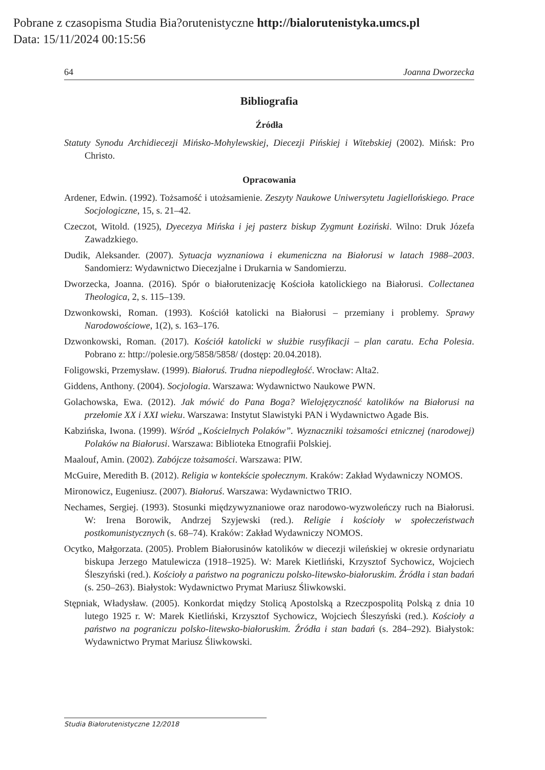Pobrane z czasopisma Studia Bia?orutenistyczne http://bialorutenistyka.umcs.pl
Data: 15/11/2024 00:15:56
64 Joanna Dworzecka
Bibliografia
Źródła
Statuty Synodu Archidiecezji Mińsko-Mohylewskiej, Diecezji Pińskiej i Witebskiej (2002). Mińsk: Pro Christo.
Opracowania
Ardener, Edwin. (1992). Tożsamość i utożsamienie. Zeszyty Naukowe Uniwersytetu Jagiellońskiego. Prace Socjologiczne, 15, s. 21–42.
Czeczot, Witold. (1925), Dyecezya Mińska i jej pasterz biskup Zygmunt Łoziński. Wilno: Druk Józefa Zawadzkiego.
Dudik, Aleksander. (2007). Sytuacja wyznaniowa i ekumeniczna na Białorusi w latach 1988–2003. Sandomierz: Wydawnictwo Diecezjalne i Drukarnia w Sandomierzu.
Dworzecka, Joanna. (2016). Spór o białorutenizację Kościoła katolickiego na Białorusi. Collectanea Theologica, 2, s. 115–139.
Dzwonkowski, Roman. (1993). Kościół katolicki na Białorusi – przemiany i problemy. Sprawy Narodowościowe, 1(2), s. 163–176.
Dzwonkowski, Roman. (2017). Kościół katolicki w służbie rusyfikacji – plan caratu. Echa Polesia. Pobrano z: http://polesie.org/5858/5858/ (dostęp: 20.04.2018).
Foligowski, Przemysław. (1999). Białoruś. Trudna niepodległość. Wrocław: Alta2.
Giddens, Anthony. (2004). Socjologia. Warszawa: Wydawnictwo Naukowe PWN.
Golachowska, Ewa. (2012). Jak mówić do Pana Boga? Wielojęzyczność katolików na Białorusi na przełomie XX i XXI wieku. Warszawa: Instytut Slawistyki PAN i Wydawnictwo Agade Bis.
Kabzińska, Iwona. (1999). Wśród „Kościelnych Polaków”. Wyznaczniki tożsamości etnicznej (narodowej) Polaków na Białorusi. Warszawa: Biblioteka Etnografii Polskiej.
Maalouf, Amin. (2002). Zabójcze tożsamości. Warszawa: PIW.
McGuire, Meredith B. (2012). Religia w kontekście społecznym. Kraków: Zakład Wydawniczy NOMOS.
Mironowicz, Eugeniusz. (2007). Białoruś. Warszawa: Wydawnictwo TRIO.
Nechames, Sergiej. (1993). Stosunki międzywyznaniowe oraz narodowo-wyzwoleńczy ruch na Białorusi. W: Irena Borowik, Andrzej Szyjewski (red.). Religie i kościoły w społeczeństwach postkomunistycznych (s. 68–74). Kraków: Zakład Wydawniczy NOMOS.
Ocytko, Małgorzata. (2005). Problem Białorusinów katolików w diecezji wileńskiej w okresie ordynariatu biskupa Jerzego Matulewicza (1918–1925). W: Marek Kietliński, Krzysztof Sychowicz, Wojciech Śleszyński (red.). Kościoły a państwo na pograniczu polsko-litewsko-białoruskim. Źródła i stan badań (s. 250–263). Białystok: Wydawnictwo Prymat Mariusz Śliwkowski.
Stępniak, Władysław. (2005). Konkordat między Stolicą Apostolską a Rzeczpospolitą Polską z dnia 10 lutego 1925 r. W: Marek Kietliński, Krzysztof Sychowicz, Wojciech Śleszyński (red.). Kościoły a państwo na pograniczu polsko-litewsko-białoruskim. Źródła i stan badań (s. 284–292). Białystok: Wydawnictwo Prymat Mariusz Śliwkowski.
Studia Białorutenistyczne 12/2018